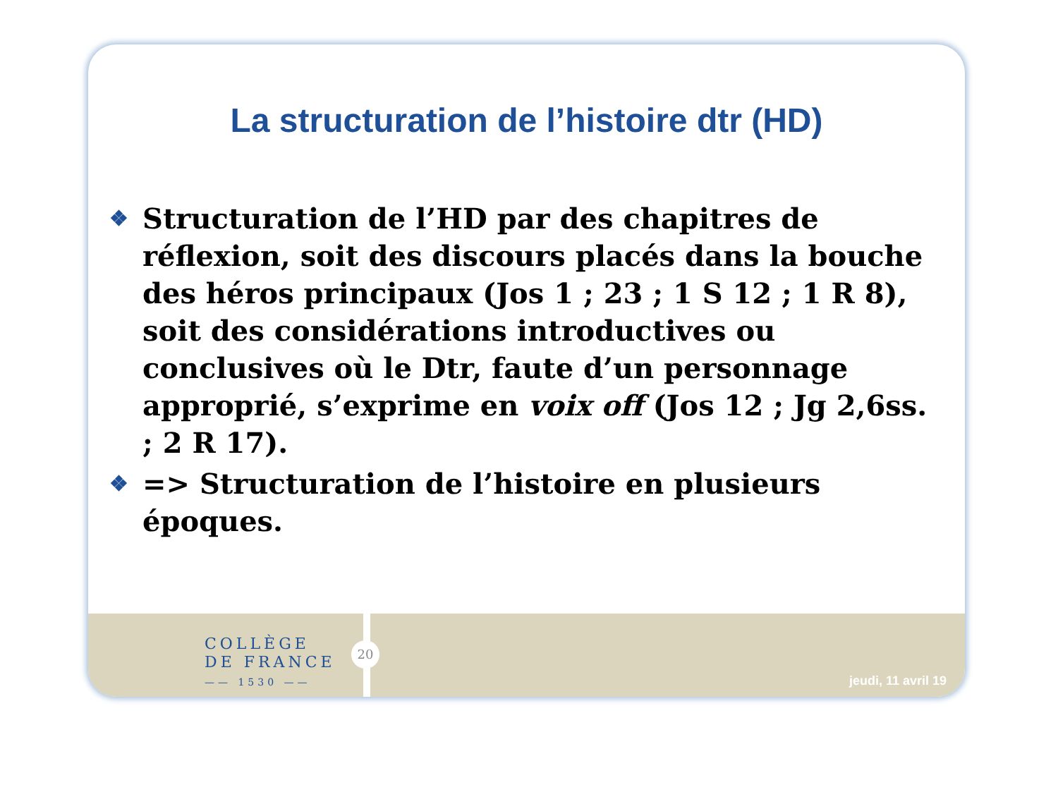La structuration de l’histoire dtr (HD)
❖ Structuration de l’HD par des chapitres de réflexion, soit des discours placés dans la bouche des héros principaux (Jos 1 ; 23 ; 1 S 12 ; 1 R 8), soit des considérations introductives ou conclusives où le Dtr, faute d’un personnage approprié, s’exprime en voix off (Jos 12 ; Jg 2,6ss. ; 2 R 17).
❖ => Structuration de l’histoire en plusieurs époques.
COLLÈGE
DE FRANCE
—— 1530 ——
20
jeudi, 11 avril 19